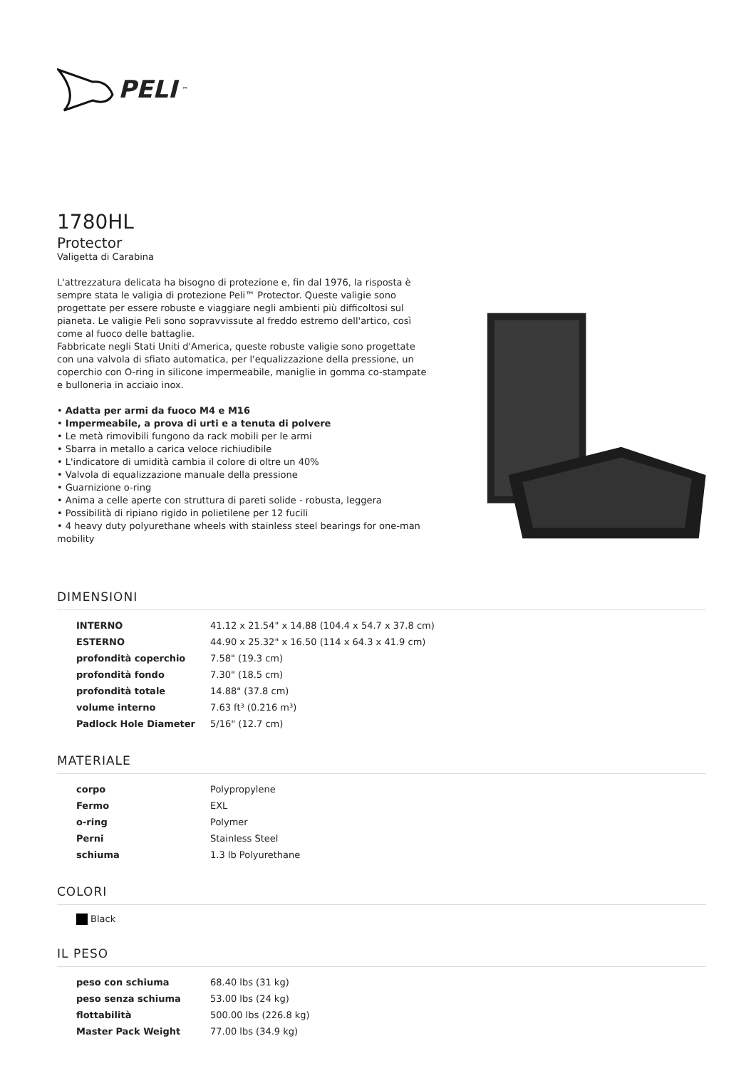PELI<sup>™</sup>
1780HL
Protector
Valigetta di Carabina
L'attrezzatura delicata ha bisogno di protezione e, fin dal 1976, la risposta è sempre stata le valigia di protezione Peli™ Protector. Queste valigie sono progettate per essere robuste e viaggiare negli ambienti più difficoltosi sul pianeta. Le valigie Peli sono sopravvissute al freddo estremo dell'artico, così come al fuoco delle battaglie.
Fabbricate negli Stati Uniti d'America, queste robuste valigie sono progettate con una valvola di sfiato automatica, per l'equalizzazione della pressione, un coperchio con O-ring in silicone impermeabile, maniglie in gomma co-stampate e bulloneria in acciaio inox.
• Adatta per armi da fuoco M4 e M16
• Impermeabile, a prova di urti e a tenuta di polvere
• Le metà rimovibili fungono da rack mobili per le armi
• Sbarra in metallo a carica veloce richiudibile
• L'indicatore di umidità cambia il colore di oltre un 40%
• Valvola di equalizzazione manuale della pressione
• Guarnizione o-ring
• Anima a celle aperte con struttura di pareti solide - robusta, leggera
• Possibilità di ripiano rigido in polietilene per 12 fucili
• 4 heavy duty polyurethane wheels with stainless steel bearings for one-man mobility
DIMENSIONI
| INTERNO | 41.12 x 21.54" x 14.88 (104.4 x 54.7 x 37.8 cm) |
| ESTERNO | 44.90 x 25.32" x 16.50 (114 x 64.3 x 41.9 cm) |
| profondità coperchio | 7.58" (19.3 cm) |
| profondità fondo | 7.30" (18.5 cm) |
| profondità totale | 14.88" (37.8 cm) |
| volume interno | 7.63 ft³ (0.216 m³) |
| Padlock Hole Diameter | 5/16" (12.7 cm) |
MATERIALE
| corpo | Polypropylene |
| Fermo | EXL |
| o-ring | Polymer |
| Perni | Stainless Steel |
| schiuma | 1.3 lb Polyurethane |
COLORI
Black
IL PESO
| peso con schiuma | 68.40 lbs (31 kg) |
| peso senza schiuma | 53.00 lbs (24 kg) |
| flottabilità | 500.00 lbs (226.8 kg) |
| Master Pack Weight | 77.00 lbs (34.9 kg) |